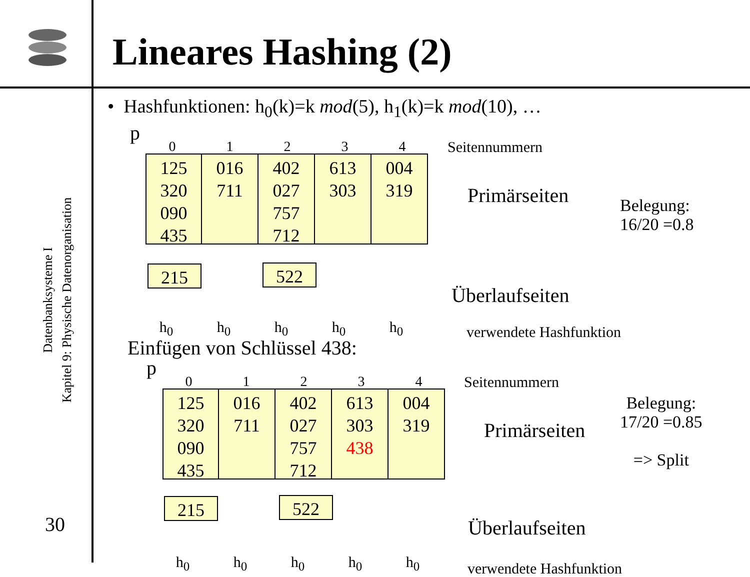Lineares Hashing (2)
Datenbanksysteme I
Kapitel 9: Physische Datenorganisation
30
• Hashfunktionen: h<sub>0</sub>(k)=k mod(5), h<sub>1</sub>(k)=k mod(10), …
p
01234 Seitennummern
125
320
090
435
016
711
402
027
757
712
613
303
004
319
Primärseiten
Belegung:
16/20 =0.8
215 522
Überlaufseiten
h<sub>0</sub> h<sub>0</sub> h<sub>0</sub> h<sub>0</sub> h<sub>0</sub> verwendete Hashfunktion
Einfügen von Schlüssel 438:
p
01234 Seitennummern
125
320
090
435
016
711
402
027
757
712
613
303
438
004
319
Primärseiten
Belegung:
17/20 =0.85
=> Split
215 522
Überlaufseiten
h<sub>0</sub> h<sub>0</sub> h<sub>0</sub> h<sub>0</sub> h<sub>0</sub> verwendete Hashfunktion